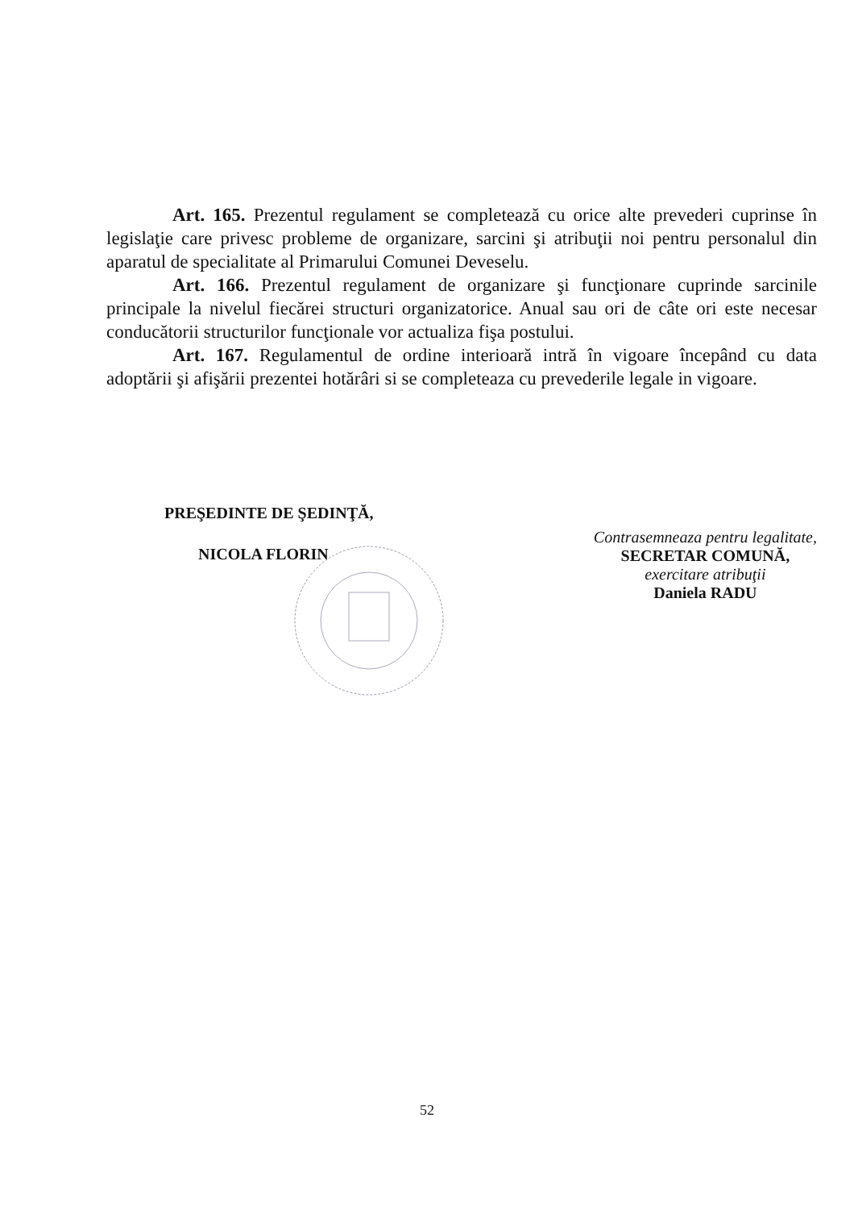Art. 165. Prezentul regulament se completează cu orice alte prevederi cuprinse în legislaţie care privesc probleme de organizare, sarcini şi atribuţii noi pentru personalul din aparatul de specialitate al Primarului Comunei Deveselu.
Art. 166. Prezentul regulament de organizare şi funcţionare cuprinde sarcinile principale la nivelul fiecărei structuri organizatorice. Anual sau ori de câte ori este necesar conducătorii structurilor funcţionale vor actualiza fişa postului.
Art. 167. Regulamentul de ordine interioară intră în vigoare începând cu data adoptării şi afişării prezentei hotărâri si se completeaza cu prevederile legale in vigoare.
PREŞEDINTE DE ŞEDINŢĂ,
NICOLA FLORIN
Contrasemneaza pentru legalitate,
SECRETAR COMUNĂ,
exercitare atribuţii
Daniela RADU
52